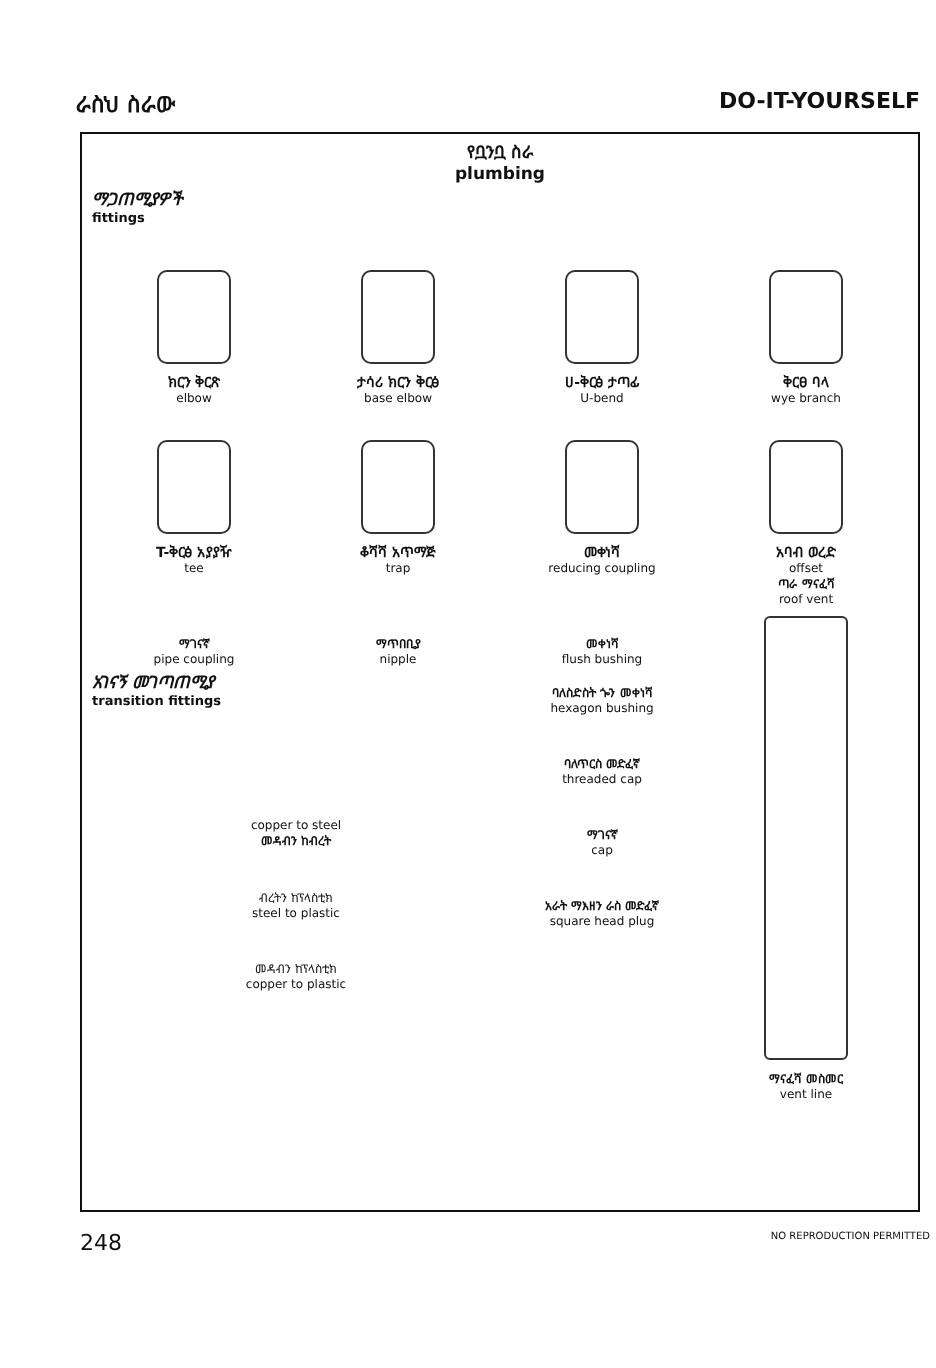ራስህ ስራው DO-IT-YOURSELF
የቧንቧ ስራ
plumbing
ማጋጠሚያዎች
fittings
ክርን ቅርጽ
elbow
ታሳሪ ክርን ቅርፅ
base elbow
ሀ-ቅርፅ ታጣፊ
U-bend
ቅርፀ ባላ
wye branch
T-ቅርፅ አያያዥ
tee
ቆሻሻ አጥማጅ
trap
መቀነሻ
reducing coupling
አባብ ወረድ
offset
ማገናኛ
pipe coupling
ማጥበቢያ
nipple
መቀነሻ
flush bushing
አገናኝ መገጣጠሚያ
transition fittings
copper to steel
መዳብን ከብረት
ብረትን ከፕላስቲክ
steel to plastic
መዳብን ከፕላስቲክ
copper to plastic
ባለስድስት ጐን መቀነሻ
hexagon bushing
ባለጥርስ መድፈኛ
threaded cap
ማገናኛ
cap
አራት ማእዘን ራስ መድፈኛ
square head plug
ጣራ ማናፈሻ
roof vent
ማናፈሻ መስመር
vent line
248 NO REPRODUCTION PERMITTED